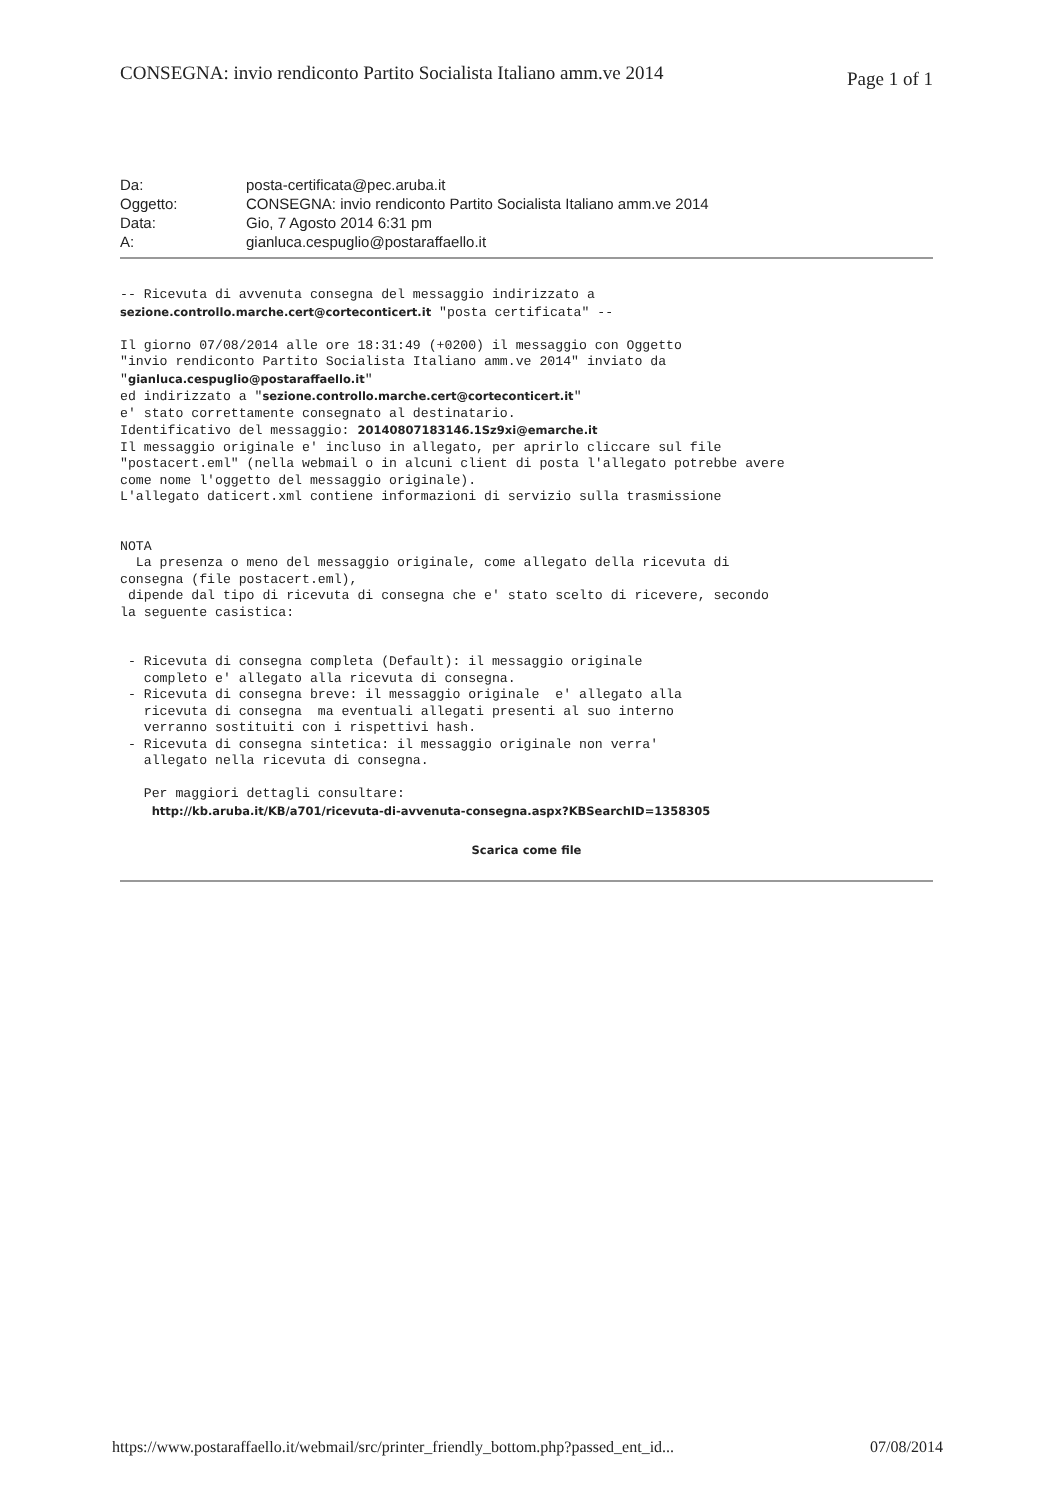CONSEGNA: invio rendiconto Partito Socialista Italiano amm.ve 2014 Page 1 of 1
| Da: | posta-certificata@pec.aruba.it |
| Oggetto: | CONSEGNA: invio rendiconto Partito Socialista Italiano amm.ve 2014 |
| Data: | Gio, 7 Agosto 2014 6:31 pm |
| A: | gianluca.cespuglio@postaraffaello.it |
-- Ricevuta di avvenuta consegna del messaggio indirizzato a
sezione.controllo.marche.cert@corteconticert.it "posta certificata" --

Il giorno 07/08/2014 alle ore 18:31:49 (+0200) il messaggio con Oggetto
"invio rendiconto Partito Socialista Italiano amm.ve 2014" inviato da
"gianluca.cespuglio@postaraffaello.it"
ed indirizzato a "sezione.controllo.marche.cert@corteconticert.it"
e' stato correttamente consegnato al destinatario.
Identificativo del messaggio: 20140807183146.1Sz9xi@emarche.it
Il messaggio originale e' incluso in allegato, per aprirlo cliccare sul file
"postacert.eml" (nella webmail o in alcuni client di posta l'allegato potrebbe avere
come nome l'oggetto del messaggio originale).
L'allegato daticert.xml contiene informazioni di servizio sulla trasmissione


NOTA
  La presenza o meno del messaggio originale, come allegato della ricevuta di
consegna (file postacert.eml),
 dipende dal tipo di ricevuta di consegna che e' stato scelto di ricevere, secondo
la seguente casistica:


 - Ricevuta di consegna completa (Default): il messaggio originale
   completo e' allegato alla ricevuta di consegna.
 - Ricevuta di consegna breve: il messaggio originale  e' allegato alla
   ricevuta di consegna  ma eventuali allegati presenti al suo interno
   verranno sostituiti con i rispettivi hash.
 - Ricevuta di consegna sintetica: il messaggio originale non verra'
   allegato nella ricevuta di consegna.

   Per maggiori dettagli consultare:
    http://kb.aruba.it/KB/a701/ricevuta-di-avvenuta-consegna.aspx?KBSearchID=1358305
Scarica come file
https://www.postaraffaello.it/webmail/src/printer_friendly_bottom.php?passed_ent_id... 07/08/2014